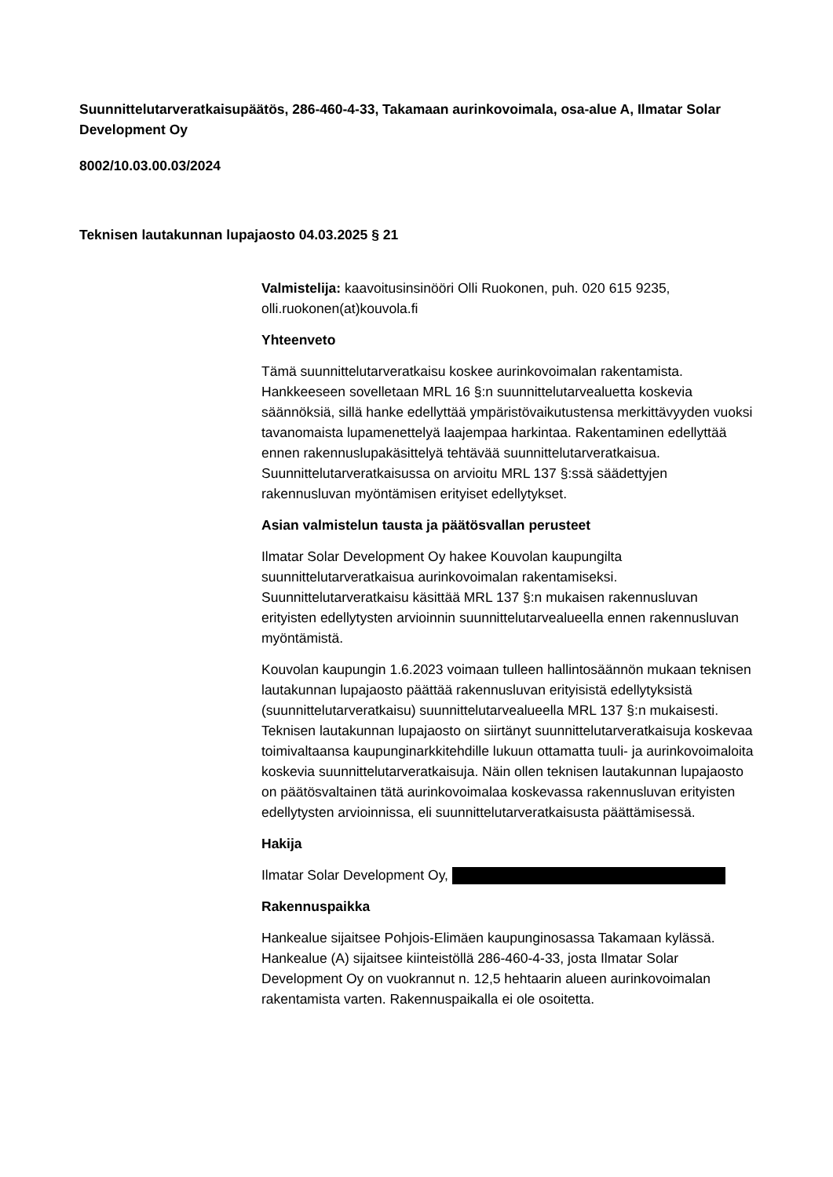Suunnittelutarveratkaisupäätös, 286-460-4-33, Takamaan aurinkovoimala, osa-alue A, Ilmatar Solar Development Oy
8002/10.03.00.03/2024
Teknisen lautakunnan lupajaosto 04.03.2025 § 21
Valmistelija: kaavoitusinsinööri Olli Ruokonen, puh. 020 615 9235, olli.ruokonen(at)kouvola.fi
Yhteenveto
Tämä suunnittelutarveratkaisu koskee aurinkovoimalan rakentamista. Hankkeeseen sovelletaan MRL 16 §:n suunnittelutarvealuetta koskevia säännöksiä, sillä hanke edellyttää ympäristövaikutustensa merkittävyyden vuoksi tavanomaista lupamenettelyä laajempaa harkintaa. Rakentaminen edellyttää ennen rakennuslupakäsittelyä tehtävää suunnittelutarveratkaisua. Suunnittelutarveratkaisussa on arvioitu MRL 137 §:ssä säädettyjen rakennusluvan myöntämisen erityiset edellytykset.
Asian valmistelun tausta ja päätösvallan perusteet
Ilmatar Solar Development Oy hakee Kouvolan kaupungilta suunnittelutarveratkaisua aurinkovoimalan rakentamiseksi. Suunnittelutarveratkaisu käsittää MRL 137 §:n mukaisen rakennusluvan erityisten edellytysten arvioinnin suunnittelutarvealueella ennen rakennusluvan myöntämistä.
Kouvolan kaupungin 1.6.2023 voimaan tulleen hallintosäännön mukaan teknisen lautakunnan lupajaosto päättää rakennusluvan erityisistä edellytyksistä (suunnittelutarveratkaisu) suunnittelutarvealueella MRL 137 §:n mukaisesti. Teknisen lautakunnan lupajaosto on siirtänyt suunnittelutarveratkaisuja koskevaa toimivaltaansa kaupunginarkkitehdille lukuun ottamatta tuuli- ja aurinkovoimaloita koskevia suunnittelutarveratkaisuja. Näin ollen teknisen lautakunnan lupajaosto on päätösvaltainen tätä aurinkovoimalaa koskevassa rakennusluvan erityisten edellytysten arvioinnissa, eli suunnittelutarveratkaisusta päättämisessä.
Hakija
Ilmatar Solar Development Oy,
Rakennuspaikka
Hankealue sijaitsee Pohjois-Elimäen kaupunginosassa Takamaan kylässä. Hankealue (A) sijaitsee kiinteistöllä 286-460-4-33, josta Ilmatar Solar Development Oy on vuokrannut n. 12,5 hehtaarin alueen aurinkovoimalan rakentamista varten. Rakennuspaikalla ei ole osoitetta.